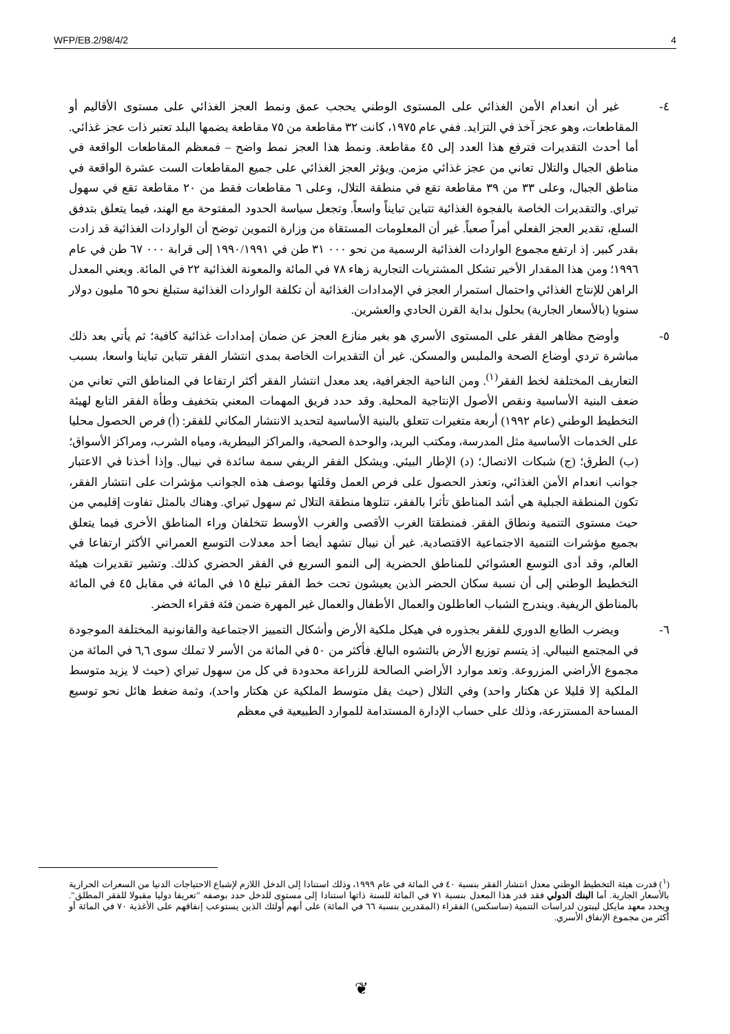WFP/EB.2/98/4/2 4
٤- غير أن انعدام الأمن الغذائي على المستوى الوطني يحجب عمق ونمط العجز الغذائي على مستوى الأقاليم أو المقاطعات، وهو عجز آخذ في التزايد. ففي عام ١٩٧٥، كانت ٣٢ مقاطعة من ٧٥ مقاطعة يضمها البلد تعتبر ذات عجز غذائي. أما أحدث التقديرات فترفع هذا العدد إلى ٤٥ مقاطعة. ونمط هذا العجز نمط واضح – فمعظم المقاطعات الواقعة في مناطق الجبال والتلال تعاني من عجز غذائي مزمن. ويؤثر العجز الغذائي على جميع المقاطعات الست عشرة الواقعة في مناطق الجبال، وعلى ٣٣ من ٣٩ مقاطعة تقع في منطقة التلال، وعلى ٦ مقاطعات فقط من ٢٠ مقاطعة تقع في سهول تيراي. والتقديرات الخاصة بالفجوة الغذائية تتباين تبايناً واسعاً. وتجعل سياسة الحدود المفتوحة مع الهند، فيما يتعلق بتدفق السلع، تقدير العجز الفعلي أمراً صعباً. غير أن المعلومات المستقاة من وزارة التموين توضح أن الواردات الغذائية قد زادت بقدر كبير. إذ ارتفع مجموع الواردات الغذائية الرسمية من نحو ٠٠٠ ٣١ طن في ١٩٩٠/١٩٩١ إلى قرابة ٠٠٠ ٦٧ طن في عام ١٩٩٦؛ ومن هذا المقدار الأخير تشكل المشتريات التجارية زهاء ٧٨ في المائة والمعونة الغذائية ٢٢ في المائة. ويعني المعدل الراهن للإنتاج الغذائي واحتمال استمرار العجز في الإمدادات الغذائية أن تكلفة الواردات الغذائية ستبلغ نحو ٦٥ مليون دولار سنويا (بالأسعار الجارية) بحلول بداية القرن الحادي والعشرين.
٥- وأوضح مظاهر الفقر على المستوى الأسري هو بغير منازع العجز عن ضمان إمدادات غذائية كافية؛ ثم يأتي بعد ذلك مباشرة تردي أوضاع الصحة والملبس والمسكن. غير أن التقديرات الخاصة بمدى انتشار الفقر تتباين تباينا واسعا، بسبب التعاريف المختلفة لخط الفقر<sup>(١)</sup>. ومن الناحية الجغرافية، يعد معدل انتشار الفقر أكثر ارتفاعا في المناطق التي تعاني من ضعف البنية الأساسية ونقص الأصول الإنتاجية المحلية. وقد حدد فريق المهمات المعني بتخفيف وطأة الفقر التابع لهيئة التخطيط الوطني (عام ١٩٩٢) أربعة متغيرات تتعلق بالبنية الأساسية لتحديد الانتشار المكاني للفقر: (أ) فرص الحصول محليا على الخدمات الأساسية مثل المدرسة، ومكتب البريد، والوحدة الصحية، والمراكز البيطرية، ومياه الشرب، ومراكز الأسواق؛ (ب) الطرق؛ (ج) شبكات الاتصال؛ (د) الإطار البيئي. ويشكل الفقر الريفي سمة سائدة في نيبال. وإذا أخذنا في الاعتبار جوانب انعدام الأمن الغذائي، وتعذر الحصول على فرص العمل وقلتها بوصف هذه الجوانب مؤشرات على انتشار الفقر، تكون المنطقة الجبلية هي أشد المناطق تأثرا بالفقر، تتلوها منطقة التلال ثم سهول تيراي. وهناك بالمثل تفاوت إقليمي من حيث مستوى التنمية ونطاق الفقر. فمنطقتا الغرب الأقصى والغرب الأوسط تتخلفان وراء المناطق الأخرى فيما يتعلق بجميع مؤشرات التنمية الاجتماعية الاقتصادية. غير أن نيبال تشهد أيضا أحد معدلات التوسع العمراني الأكثر ارتفاعا في العالم، وقد أدى التوسع العشوائي للمناطق الحضرية إلى النمو السريع في الفقر الحضري كذلك. وتشير تقديرات هيئة التخطيط الوطني إلى أن نسبة سكان الحضر الذين يعيشون تحت خط الفقر تبلغ ١٥ في المائة في مقابل ٤٥ في المائة بالمناطق الريفية. ويندرج الشباب العاطلون والعمال الأطفال والعمال غير المهرة ضمن فئة فقراء الحضر.
٦- ويضرب الطابع الدوري للفقر بجذوره في هيكل ملكية الأرض وأشكال التمييز الاجتماعية والقانونية المختلفة الموجودة في المجتمع النيبالي. إذ يتسم توزيع الأرض بالتشوه البالغ. فأكثر من ٥٠ في المائة من الأسر لا تملك سوى ٦,٦ في المائة من مجموع الأراضي المزروعة. وتعد موارد الأراضي الصالحة للزراعة محدودة في كل من سهول تيراي (حيث لا يزيد متوسط الملكية إلا قليلا عن هكتار واحد) وفي التلال (حيث يقل متوسط الملكية عن هكتار واحد)، وثمة ضغط هائل نحو توسيع المساحة المستزرعة، وذلك على حساب الإدارة المستدامة للموارد الطبيعية في معظم
(<sup>١</sup>) قدرت هيئة التخطيط الوطني معدل انتشار الفقر بنسبة ٤٠ في المائة في عام ١٩٩٩، وذلك استنادا إلى الدخل اللازم لإشباع الاحتياجات الدنيا من السعرات الحرارية بالأسعار الجارية. أما البنك الدولي فقد قدر هذا المعدل بنسبة ٧١ في المائة للسنة ذاتها استنادا إلى مستوى للدخل حدد بوصفه "تعريفا دوليا مقبولا للفقر المطلق". ويحدد معهد مايكل ليبتون لدراسات التنمية (ساسكس) الفقراء (المقدرين بنسبة ٦٦ في المائة) على أنهم أولئك الذين يستوعب إنفاقهم على الأغذية ٧٠ في المائة أو أكثر من مجموع الإنفاق الأسري.
❦